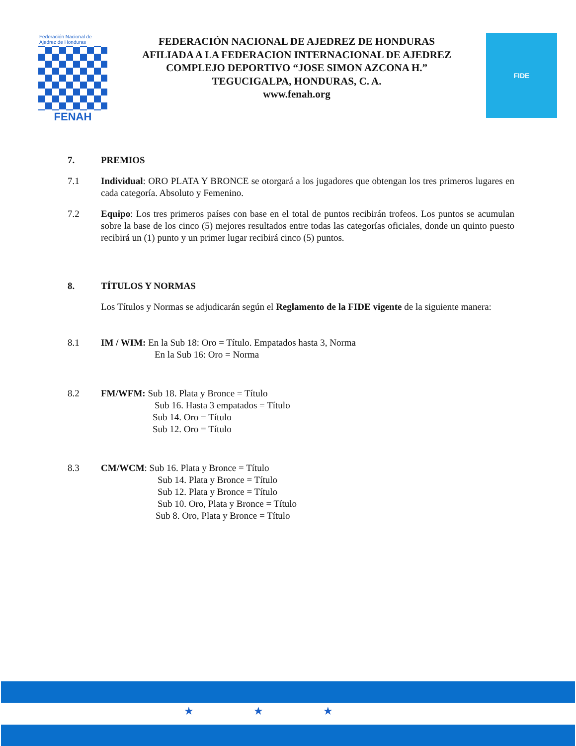Federación Nacional de Ajedrez de Honduras
FENAH
FEDERACIÓN NACIONAL DE AJEDREZ DE HONDURAS
AFILIADA A LA FEDERACION INTERNACIONAL DE AJEDREZ
COMPLEJO DEPORTIVO “JOSE SIMON AZCONA H.”
TEGUCIGALPA, HONDURAS, C. A.
www.fenah.org
FIDE
7. PREMIOS
7.1 Individual: ORO PLATA Y BRONCE se otorgará a los jugadores que obtengan los tres primeros lugares en cada categoría. Absoluto y Femenino.
7.2 Equipo: Los tres primeros países con base en el total de puntos recibirán trofeos. Los puntos se acumulan sobre la base de los cinco (5) mejores resultados entre todas las categorías oficiales, donde un quinto puesto recibirá un (1) punto y un primer lugar recibirá cinco (5) puntos.
8. TÍTULOS Y NORMAS
Los Títulos y Normas se adjudicarán según el Reglamento de la FIDE vigente de la siguiente manera:
8.1 IM / WIM: En la Sub 18: Oro = Título. Empatados hasta 3, Norma
En la Sub 16: Oro = Norma
8.2 FM/WFM: Sub 18. Plata y Bronce = Título
Sub 16. Hasta 3 empatados = Título
Sub 14. Oro = Título
Sub 12. Oro = Título
8.3 CM/WCM: Sub 16. Plata y Bronce = Título
Sub 14. Plata y Bronce = Título
Sub 12. Plata y Bronce = Título
Sub 10. Oro, Plata y Bronce = Título
Sub 8. Oro, Plata y Bronce = Título
★★★